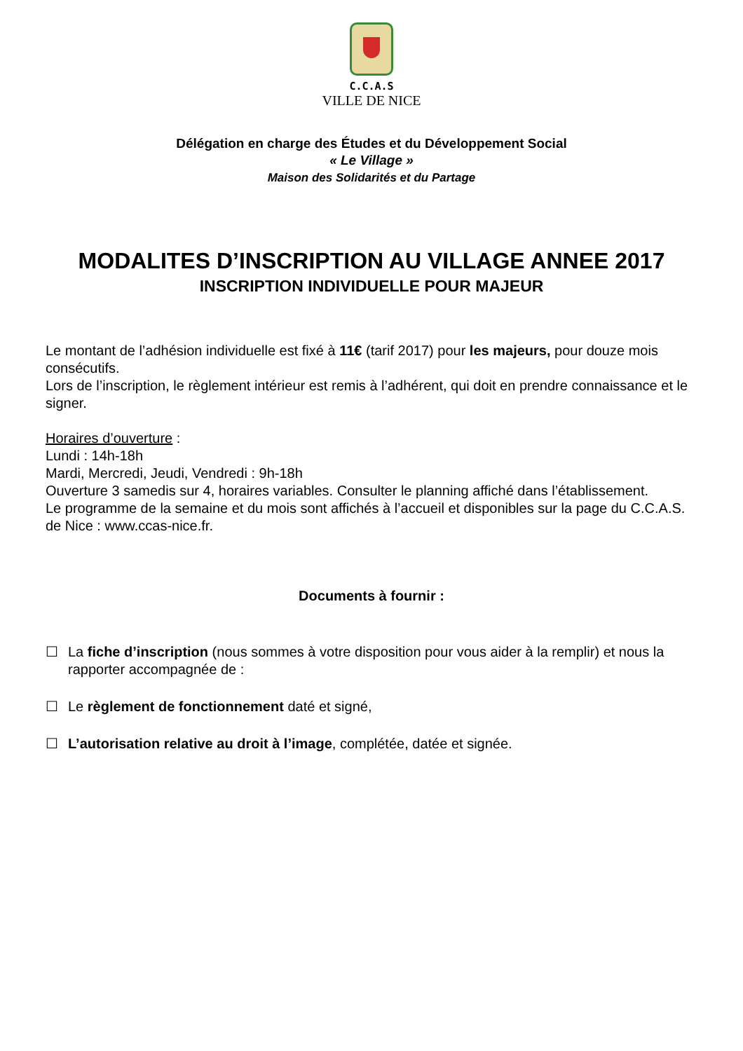C.C.A.S
VILLE DE NICE
Délégation en charge des Études et du Développement Social
« Le Village »
Maison des Solidarités et du Partage
MODALITES D’INSCRIPTION AU VILLAGE ANNEE 2017
INSCRIPTION INDIVIDUELLE POUR MAJEUR
Le montant de l’adhésion individuelle est fixé à 11€ (tarif 2017) pour les majeurs, pour douze mois consécutifs.
Lors de l’inscription, le règlement intérieur est remis à l’adhérent, qui doit en prendre connaissance et le signer.
Horaires d’ouverture :
Lundi : 14h-18h
Mardi, Mercredi, Jeudi, Vendredi : 9h-18h
Ouverture 3 samedis sur 4, horaires variables. Consulter le planning affiché dans l’établissement.
Le programme de la semaine et du mois sont affichés à l’accueil et disponibles sur la page du C.C.A.S. de Nice : www.ccas-nice.fr.
Documents à fournir :
☐ La fiche d’inscription (nous sommes à votre disposition pour vous aider à la remplir) et nous la rapporter accompagnée de :
☐ Le règlement de fonctionnement daté et signé,
☐ L’autorisation relative au droit à l’image, complétée, datée et signée.